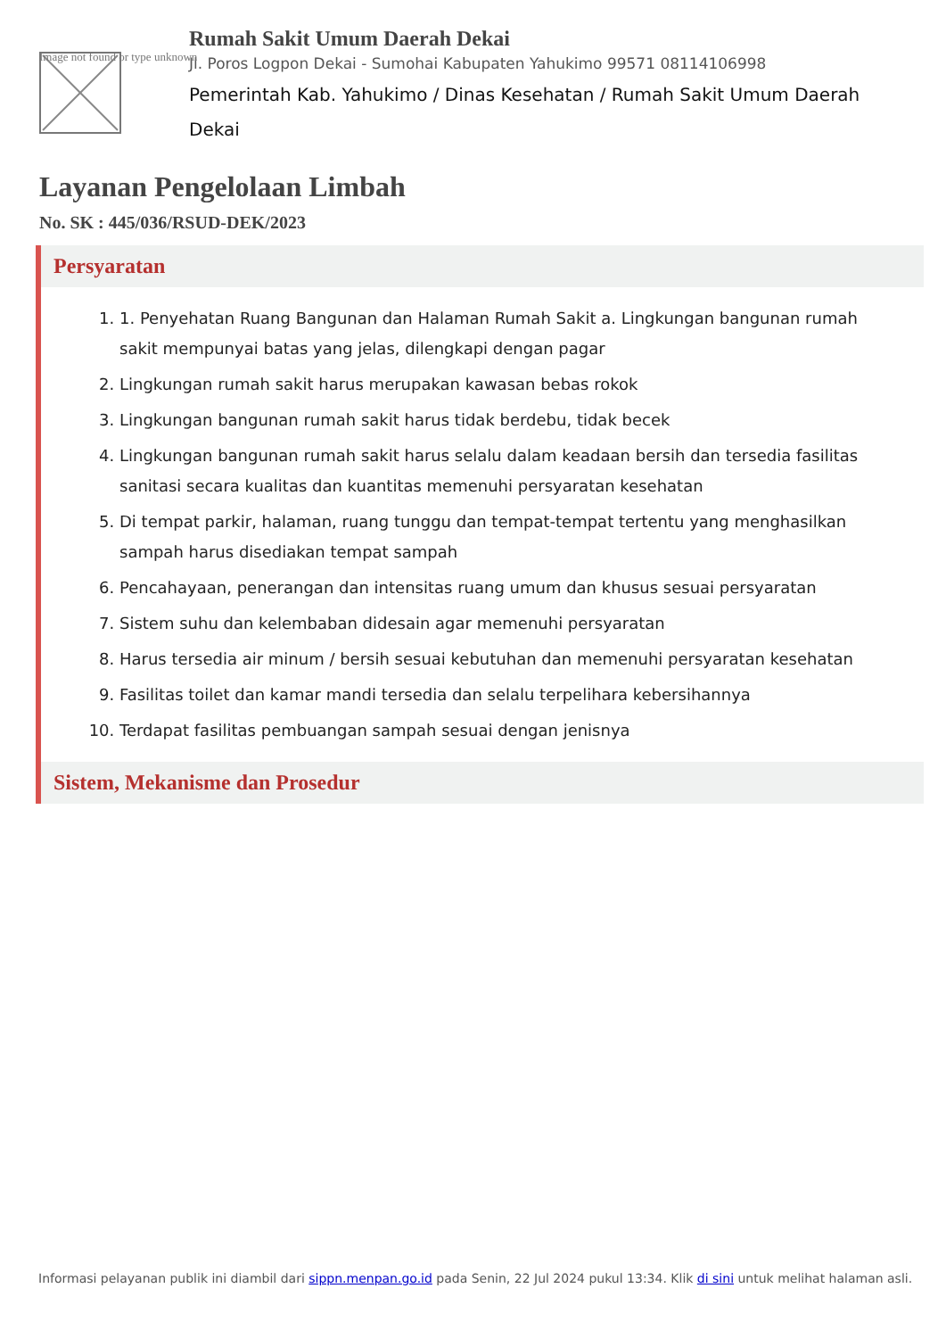Image not found or type unknown
Rumah Sakit Umum Daerah Dekai
Jl. Poros Logpon Dekai - Sumohai Kabupaten Yahukimo 99571 08114106998
Pemerintah Kab. Yahukimo / Dinas Kesehatan / Rumah Sakit Umum Daerah Dekai
Layanan Pengelolaan Limbah
No. SK : 445/036/RSUD-DEK/2023
Persyaratan
1. 1. Penyehatan Ruang Bangunan dan Halaman Rumah Sakit a. Lingkungan bangunan rumah sakit mempunyai batas yang jelas, dilengkapi dengan pagar
2. Lingkungan rumah sakit harus merupakan kawasan bebas rokok
3. Lingkungan bangunan rumah sakit harus tidak berdebu, tidak becek
4. Lingkungan bangunan rumah sakit harus selalu dalam keadaan bersih dan tersedia fasilitas sanitasi secara kualitas dan kuantitas memenuhi persyaratan kesehatan
5. Di tempat parkir, halaman, ruang tunggu dan tempat-tempat tertentu yang menghasilkan sampah harus disediakan tempat sampah
6. Pencahayaan, penerangan dan intensitas ruang umum dan khusus sesuai persyaratan
7. Sistem suhu dan kelembaban didesain agar memenuhi persyaratan
8. Harus tersedia air minum / bersih sesuai kebutuhan dan memenuhi persyaratan kesehatan
9. Fasilitas toilet dan kamar mandi tersedia dan selalu terpelihara kebersihannya
10. Terdapat fasilitas pembuangan sampah sesuai dengan jenisnya
Sistem, Mekanisme dan Prosedur
Informasi pelayanan publik ini diambil dari sippn.menpan.go.id pada Senin, 22 Jul 2024 pukul 13:34. Klik di sini untuk melihat halaman asli.